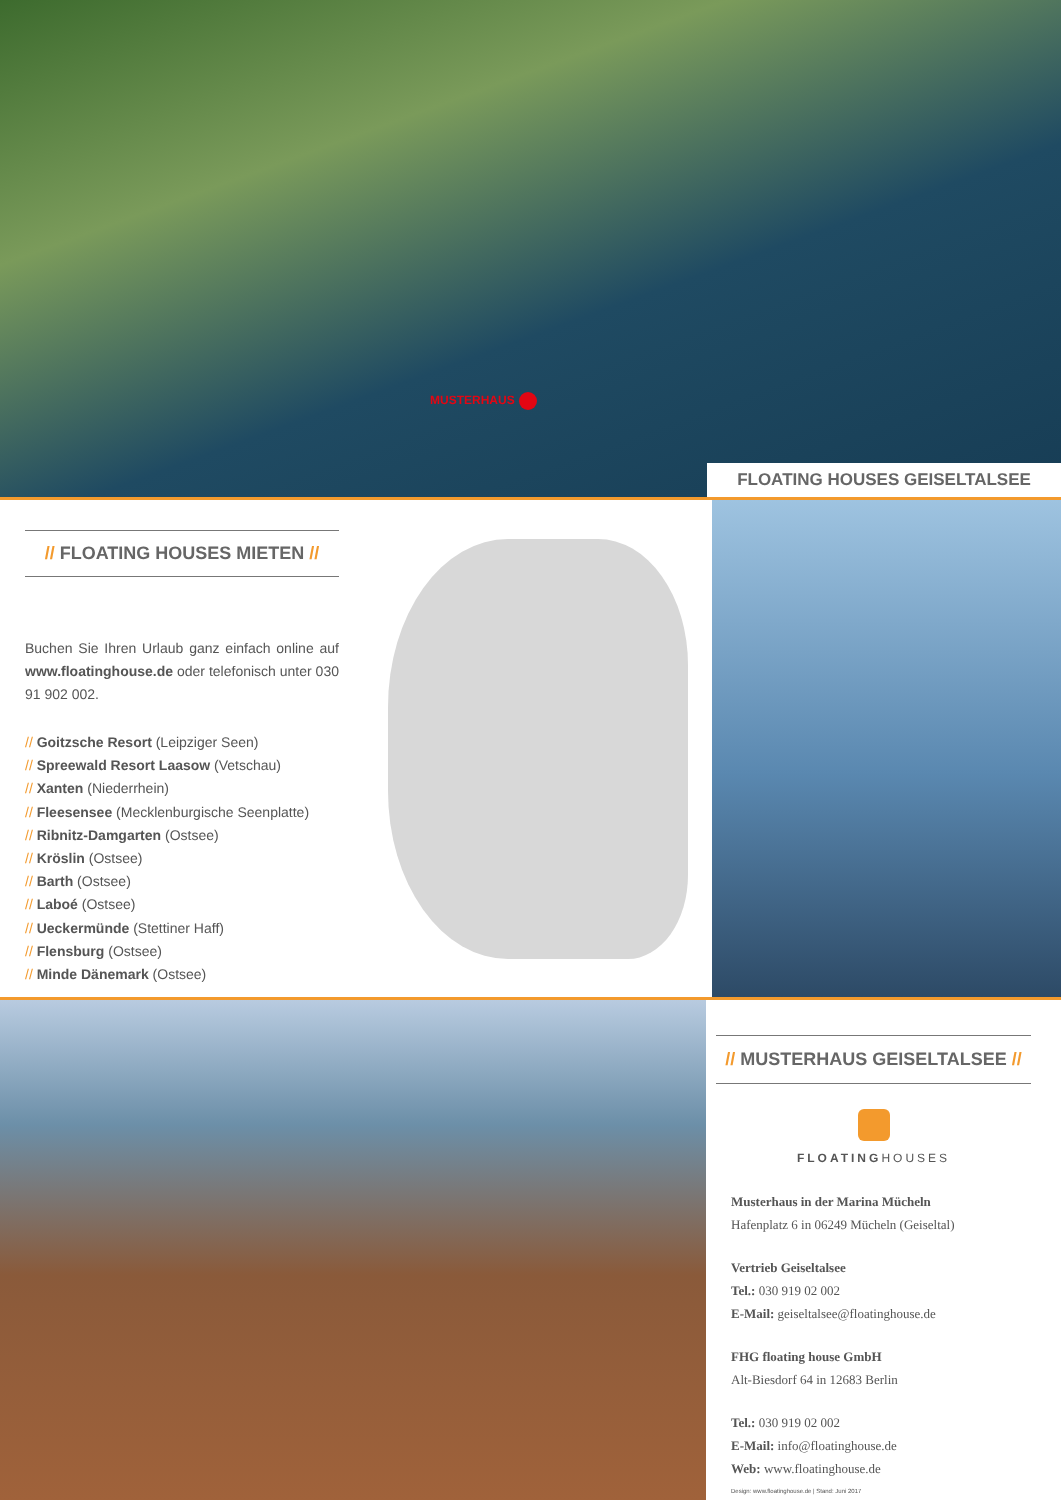MUSTERHAUS
FLOATING HOUSES GEISELTALSEE
// FLOATING HOUSES MIETEN //
Buchen Sie Ihren Urlaub ganz einfach online auf www.floatinghouse.de oder telefonisch unter 030 91 902 002.
// Goitzsche Resort (Leipziger Seen)
// Spreewald Resort Laasow (Vetschau)
// Xanten (Niederrhein)
// Fleesensee (Mecklenburgische Seenplatte)
// Ribnitz-Damgarten (Ostsee)
// Kröslin (Ostsee)
// Barth (Ostsee)
// Laboé (Ostsee)
// Ueckermünde (Stettiner Haff)
// Flensburg (Ostsee)
// Minde Dänemark (Ostsee)
// MUSTERHAUS GEISELTALSEE //
FLOATINGHOUSES
Musterhaus in der Marina Mücheln
Hafenplatz 6 in 06249 Mücheln (Geiseltal)
Vertrieb Geiseltalsee
Tel.: 030 919 02 002
E-Mail: geiseltalsee@floatinghouse.de
FHG floating house GmbH
Alt-Biesdorf 64 in 12683 Berlin
Tel.: 030 919 02 002
E-Mail: info@floatinghouse.de
Web: www.floatinghouse.de
Design: www.floatinghouse.de | Stand: Juni 2017